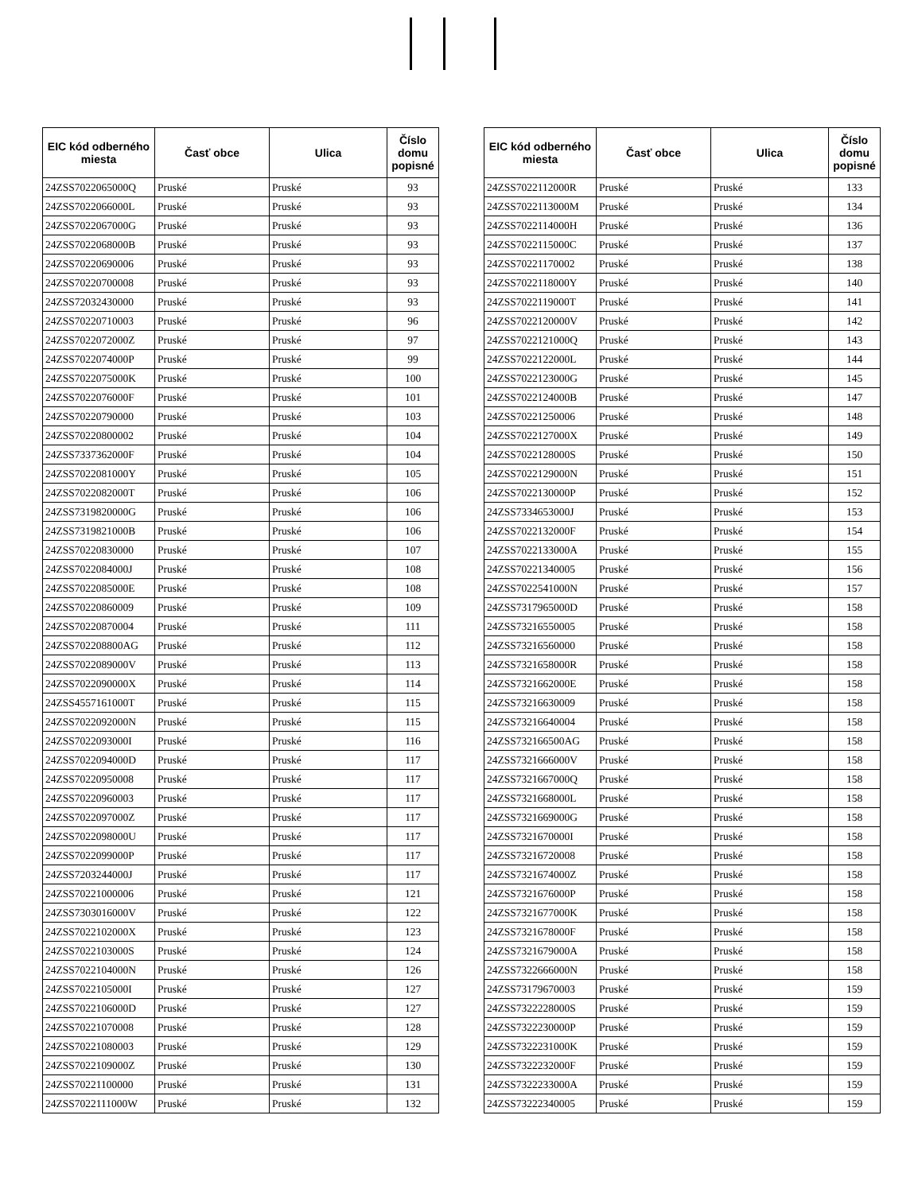| EIC kód odberného miesta | Časť obce | Ulica | Číslo domu popisné |
| --- | --- | --- | --- |
| 24ZSS7022065000Q | Pruské | Pruské | 93 |
| 24ZSS7022066000L | Pruské | Pruské | 93 |
| 24ZSS7022067000G | Pruské | Pruské | 93 |
| 24ZSS7022068000B | Pruské | Pruské | 93 |
| 24ZSS70220690006 | Pruské | Pruské | 93 |
| 24ZSS70220700008 | Pruské | Pruské | 93 |
| 24ZSS72032430000 | Pruské | Pruské | 93 |
| 24ZSS70220710003 | Pruské | Pruské | 96 |
| 24ZSS7022072000Z | Pruské | Pruské | 97 |
| 24ZSS7022074000P | Pruské | Pruské | 99 |
| 24ZSS7022075000K | Pruské | Pruské | 100 |
| 24ZSS7022076000F | Pruské | Pruské | 101 |
| 24ZSS70220790000 | Pruské | Pruské | 103 |
| 24ZSS70220800002 | Pruské | Pruské | 104 |
| 24ZSS7337362000F | Pruské | Pruské | 104 |
| 24ZSS7022081000Y | Pruské | Pruské | 105 |
| 24ZSS7022082000T | Pruské | Pruské | 106 |
| 24ZSS7319820000G | Pruské | Pruské | 106 |
| 24ZSS7319821000B | Pruské | Pruské | 106 |
| 24ZSS70220830000 | Pruské | Pruské | 107 |
| 24ZSS7022084000J | Pruské | Pruské | 108 |
| 24ZSS7022085000E | Pruské | Pruské | 108 |
| 24ZSS70220860009 | Pruské | Pruské | 109 |
| 24ZSS70220870004 | Pruské | Pruské | 111 |
| 24ZSS702208800AG | Pruské | Pruské | 112 |
| 24ZSS7022089000V | Pruské | Pruské | 113 |
| 24ZSS7022090000X | Pruské | Pruské | 114 |
| 24ZSS4557161000T | Pruské | Pruské | 115 |
| 24ZSS7022092000N | Pruské | Pruské | 115 |
| 24ZSS7022093000I | Pruské | Pruské | 116 |
| 24ZSS7022094000D | Pruské | Pruské | 117 |
| 24ZSS70220950008 | Pruské | Pruské | 117 |
| 24ZSS70220960003 | Pruské | Pruské | 117 |
| 24ZSS7022097000Z | Pruské | Pruské | 117 |
| 24ZSS7022098000U | Pruské | Pruské | 117 |
| 24ZSS7022099000P | Pruské | Pruské | 117 |
| 24ZSS7203244000J | Pruské | Pruské | 117 |
| 24ZSS70221000006 | Pruské | Pruské | 121 |
| 24ZSS7303016000V | Pruské | Pruské | 122 |
| 24ZSS7022102000X | Pruské | Pruské | 123 |
| 24ZSS7022103000S | Pruské | Pruské | 124 |
| 24ZSS7022104000N | Pruské | Pruské | 126 |
| 24ZSS7022105000I | Pruské | Pruské | 127 |
| 24ZSS7022106000D | Pruské | Pruské | 127 |
| 24ZSS70221070008 | Pruské | Pruské | 128 |
| 24ZSS70221080003 | Pruské | Pruské | 129 |
| 24ZSS7022109000Z | Pruské | Pruské | 130 |
| 24ZSS70221100000 | Pruské | Pruské | 131 |
| 24ZSS7022111000W | Pruské | Pruské | 132 |
| EIC kód odberného miesta | Časť obce | Ulica | Číslo domu popisné |
| --- | --- | --- | --- |
| 24ZSS7022112000R | Pruské | Pruské | 133 |
| 24ZSS7022113000M | Pruské | Pruské | 134 |
| 24ZSS7022114000H | Pruské | Pruské | 136 |
| 24ZSS7022115000C | Pruské | Pruské | 137 |
| 24ZSS70221170002 | Pruské | Pruské | 138 |
| 24ZSS7022118000Y | Pruské | Pruské | 140 |
| 24ZSS7022119000T | Pruské | Pruské | 141 |
| 24ZSS7022120000V | Pruské | Pruské | 142 |
| 24ZSS7022121000Q | Pruské | Pruské | 143 |
| 24ZSS7022122000L | Pruské | Pruské | 144 |
| 24ZSS7022123000G | Pruské | Pruské | 145 |
| 24ZSS7022124000B | Pruské | Pruské | 147 |
| 24ZSS70221250006 | Pruské | Pruské | 148 |
| 24ZSS7022127000X | Pruské | Pruské | 149 |
| 24ZSS7022128000S | Pruské | Pruské | 150 |
| 24ZSS7022129000N | Pruské | Pruské | 151 |
| 24ZSS7022130000P | Pruské | Pruské | 152 |
| 24ZSS7334653000J | Pruské | Pruské | 153 |
| 24ZSS7022132000F | Pruské | Pruské | 154 |
| 24ZSS7022133000A | Pruské | Pruské | 155 |
| 24ZSS70221340005 | Pruské | Pruské | 156 |
| 24ZSS7022541000N | Pruské | Pruské | 157 |
| 24ZSS7317965000D | Pruské | Pruské | 158 |
| 24ZSS73216550005 | Pruské | Pruské | 158 |
| 24ZSS73216560000 | Pruské | Pruské | 158 |
| 24ZSS7321658000R | Pruské | Pruské | 158 |
| 24ZSS7321662000E | Pruské | Pruské | 158 |
| 24ZSS73216630009 | Pruské | Pruské | 158 |
| 24ZSS73216640004 | Pruské | Pruské | 158 |
| 24ZSS732166500AG | Pruské | Pruské | 158 |
| 24ZSS7321666000V | Pruské | Pruské | 158 |
| 24ZSS7321667000Q | Pruské | Pruské | 158 |
| 24ZSS7321668000L | Pruské | Pruské | 158 |
| 24ZSS7321669000G | Pruské | Pruské | 158 |
| 24ZSS7321670000I | Pruské | Pruské | 158 |
| 24ZSS73216720008 | Pruské | Pruské | 158 |
| 24ZSS7321674000Z | Pruské | Pruské | 158 |
| 24ZSS7321676000P | Pruské | Pruské | 158 |
| 24ZSS7321677000K | Pruské | Pruské | 158 |
| 24ZSS7321678000F | Pruské | Pruské | 158 |
| 24ZSS7321679000A | Pruské | Pruské | 158 |
| 24ZSS7322666000N | Pruské | Pruské | 158 |
| 24ZSS73179670003 | Pruské | Pruské | 159 |
| 24ZSS7322228000S | Pruské | Pruské | 159 |
| 24ZSS7322230000P | Pruské | Pruské | 159 |
| 24ZSS7322231000K | Pruské | Pruské | 159 |
| 24ZSS7322232000F | Pruské | Pruské | 159 |
| 24ZSS7322233000A | Pruské | Pruské | 159 |
| 24ZSS73222340005 | Pruské | Pruské | 159 |